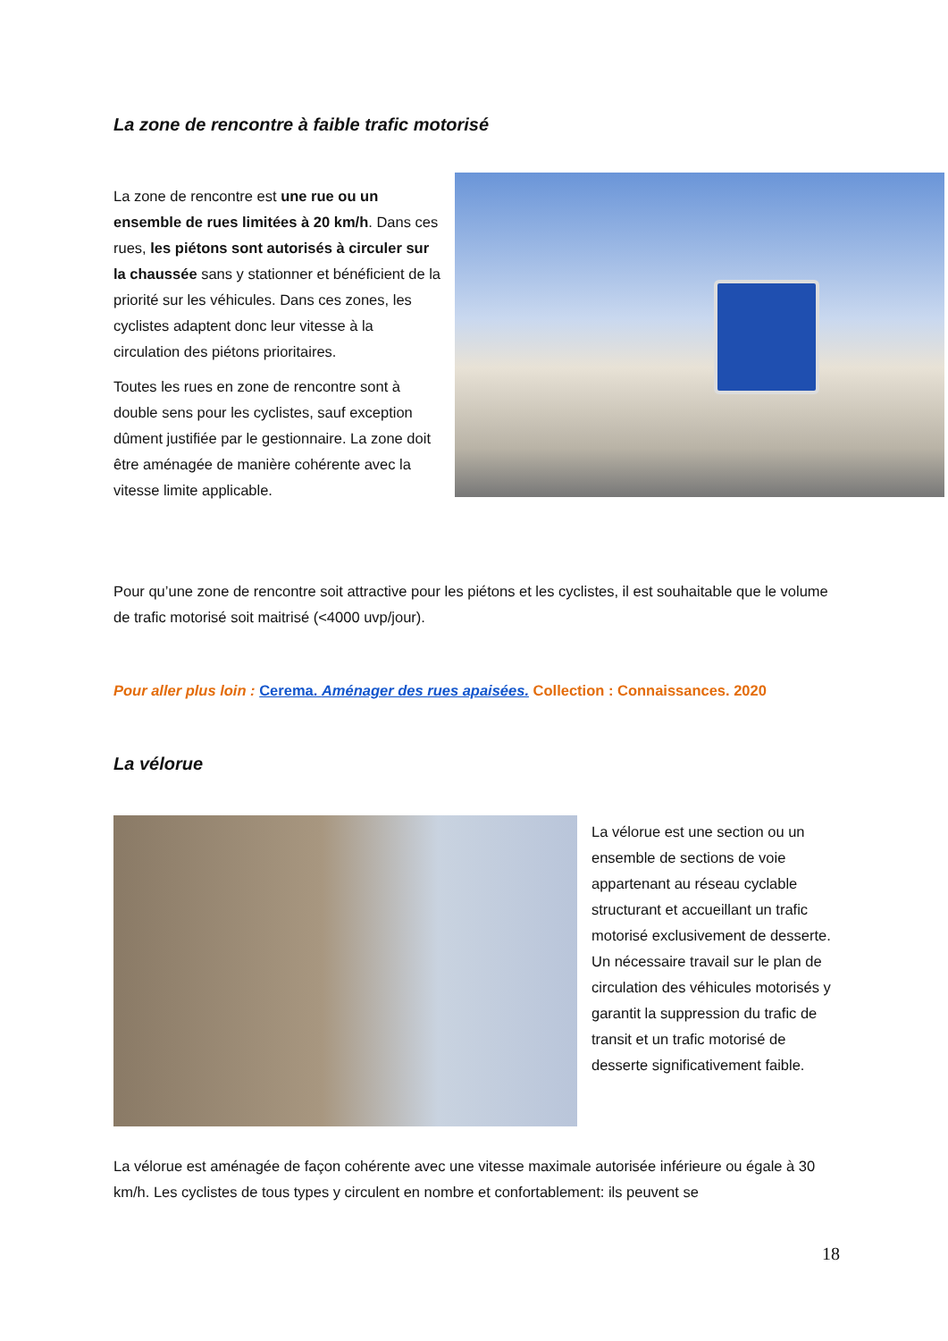La zone de rencontre à faible trafic motorisé
La zone de rencontre est une rue ou un ensemble de rues limitées à 20 km/h. Dans ces rues, les piétons sont autorisés à circuler sur la chaussée sans y stationner et bénéficient de la priorité sur les véhicules. Dans ces zones, les cyclistes adaptent donc leur vitesse à la circulation des piétons prioritaires.
Toutes les rues en zone de rencontre sont à double sens pour les cyclistes, sauf exception dûment justifiée par le gestionnaire. La zone doit être aménagée de manière cohérente avec la vitesse limite applicable.
Pour qu’une zone de rencontre soit attractive pour les piétons et les cyclistes, il est souhaitable que le volume de trafic motorisé soit maitrisé (<4000 uvp/jour).
Pour aller plus loin : Cerema. Aménager des rues apaisées. Collection : Connaissances. 2020
La vélorue
La vélorue est une section ou un ensemble de sections de voie appartenant au réseau cyclable structurant et accueillant un trafic motorisé exclusivement de desserte. Un nécessaire travail sur le plan de circulation des véhicules motorisés y garantit la suppression du trafic de transit et un trafic motorisé de desserte significativement faible.
La vélorue est aménagée de façon cohérente avec une vitesse maximale autorisée inférieure ou égale à 30 km/h. Les cyclistes de tous types y circulent en nombre et confortablement: ils peuvent se
18